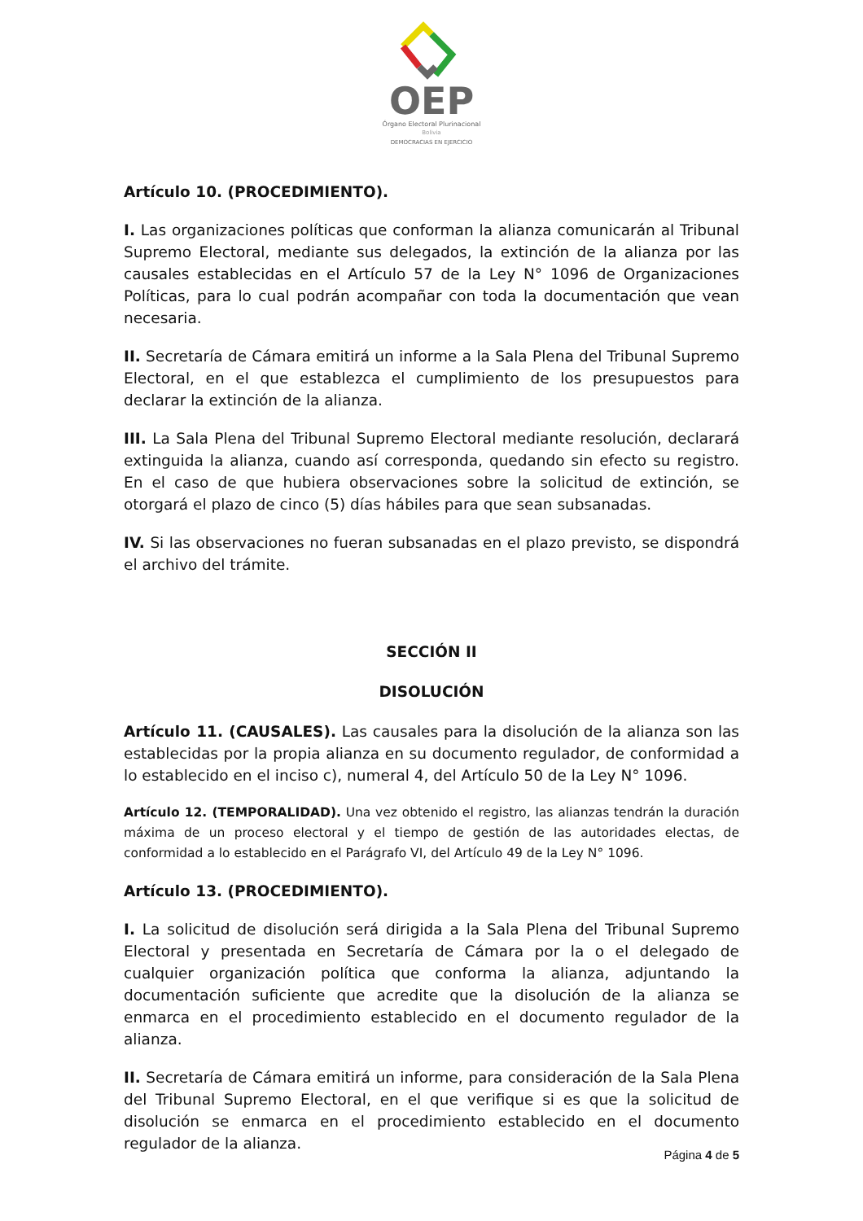OEP
Órgano Electoral Plurinacional
Bolivia
DEMOCRACIAS EN EJERCICIO
Artículo 10. (PROCEDIMIENTO).
I. Las organizaciones políticas que conforman la alianza comunicarán al Tribunal Supremo Electoral, mediante sus delegados, la extinción de la alianza por las causales establecidas en el Artículo 57 de la Ley N° 1096 de Organizaciones Políticas, para lo cual podrán acompañar con toda la documentación que vean necesaria.
II. Secretaría de Cámara emitirá un informe a la Sala Plena del Tribunal Supremo Electoral, en el que establezca el cumplimiento de los presupuestos para declarar la extinción de la alianza.
III. La Sala Plena del Tribunal Supremo Electoral mediante resolución, declarará extinguida la alianza, cuando así corresponda, quedando sin efecto su registro. En el caso de que hubiera observaciones sobre la solicitud de extinción, se otorgará el plazo de cinco (5) días hábiles para que sean subsanadas.
IV. Si las observaciones no fueran subsanadas en el plazo previsto, se dispondrá el archivo del trámite.
SECCIÓN II
DISOLUCIÓN
Artículo 11. (CAUSALES). Las causales para la disolución de la alianza son las establecidas por la propia alianza en su documento regulador, de conformidad a lo establecido en el inciso c), numeral 4, del Artículo 50 de la Ley N° 1096.
Artículo 12. (TEMPORALIDAD). Una vez obtenido el registro, las alianzas tendrán la duración máxima de un proceso electoral y el tiempo de gestión de las autoridades electas, de conformidad a lo establecido en el Parágrafo VI, del Artículo 49 de la Ley N° 1096.
Artículo 13. (PROCEDIMIENTO).
I. La solicitud de disolución será dirigida a la Sala Plena del Tribunal Supremo Electoral y presentada en Secretaría de Cámara por la o el delegado de cualquier organización política que conforma la alianza, adjuntando la documentación suficiente que acredite que la disolución de la alianza se enmarca en el procedimiento establecido en el documento regulador de la alianza.
II. Secretaría de Cámara emitirá un informe, para consideración de la Sala Plena del Tribunal Supremo Electoral, en el que verifique si es que la solicitud de disolución se enmarca en el procedimiento establecido en el documento regulador de la alianza.
Página 4 de 5